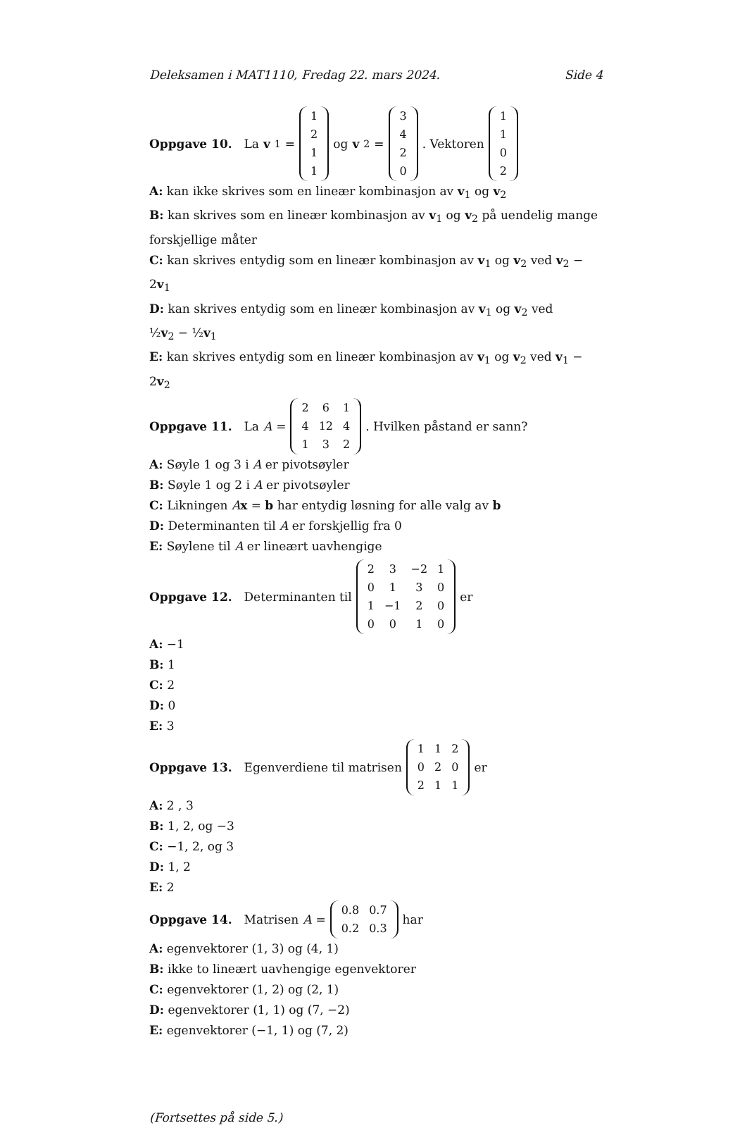Deleksamen i MAT1110, Fredag 22. mars 2024. Side 4
Oppgave 10. La v<sub>1</sub> =
| 1 |
| 2 |
| 1 |
| 1 |
og v<sub>2</sub> =
| 3 |
| 4 |
| 2 |
| 0 |
. Vektoren
| 1 |
| 1 |
| 0 |
| 2 |
A: kan ikke skrives som en lineær kombinasjon av v<sub>1</sub> og v<sub>2</sub>
B: kan skrives som en lineær kombinasjon av v<sub>1</sub> og v<sub>2</sub> på uendelig mange forskjellige måter
C: kan skrives entydig som en lineær kombinasjon av v<sub>1</sub> og v<sub>2</sub> ved v<sub>2</sub> − 2v<sub>1</sub>
D: kan skrives entydig som en lineær kombinasjon av v<sub>1</sub> og v<sub>2</sub> ved
½v<sub>2</sub> − ½v<sub>1</sub>
E: kan skrives entydig som en lineær kombinasjon av v<sub>1</sub> og v<sub>2</sub> ved v<sub>1</sub> − 2v<sub>2</sub>
Oppgave 11. La A =
| 2 | 6 | 1 |
| 4 | 12 | 4 |
| 1 | 3 | 2 |
. Hvilken påstand er sann?
A: Søyle 1 og 3 i A er pivotsøyler
B: Søyle 1 og 2 i A er pivotsøyler
C: Likningen Ax = b har entydig løsning for alle valg av b
D: Determinanten til A er forskjellig fra 0
E: Søylene til A er lineært uavhengige
Oppgave 12. Determinanten til
| 2 | 3 | −2 | 1 |
| 0 | 1 | 3 | 0 |
| 1 | −1 | 2 | 0 |
| 0 | 0 | 1 | 0 |
er
A: −1
B: 1
C: 2
D: 0
E: 3
Oppgave 13. Egenverdiene til matrisen
| 1 | 1 | 2 |
| 0 | 2 | 0 |
| 2 | 1 | 1 |
er
A: 2 , 3
B: 1, 2, og −3
C: −1, 2, og 3
D: 1, 2
E: 2
Oppgave 14. Matrisen A =
| 0.8 | 0.7 |
| 0.2 | 0.3 |
har
A: egenvektorer (1, 3) og (4, 1)
B: ikke to lineært uavhengige egenvektorer
C: egenvektorer (1, 2) og (2, 1)
D: egenvektorer (1, 1) og (7, −2)
E: egenvektorer (−1, 1) og (7, 2)
(Fortsettes på side 5.)